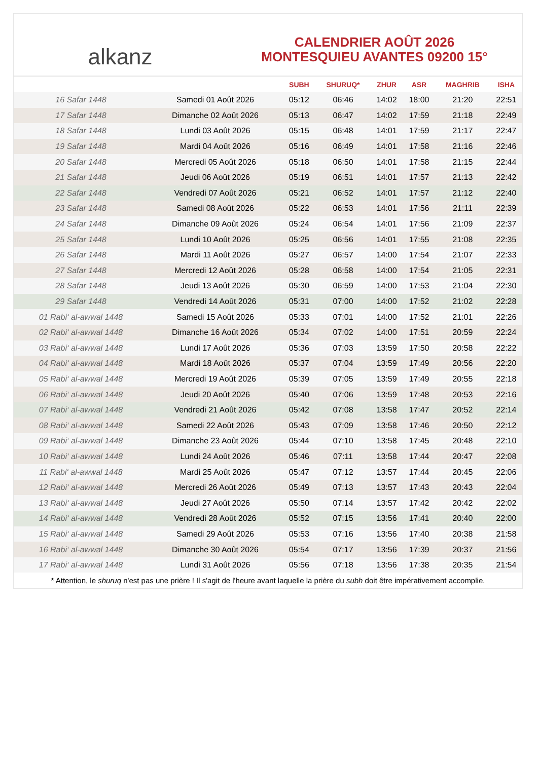alkanz
CALENDRIER AOÛT 2026
MONTESQUIEU AVANTES 09200 15°
| | | SUBH | SHURUQ* | ZHUR | ASR | MAGHRIB | ISHA |
| --- | --- | --- | --- | --- | --- | --- | --- |
| 16 Safar 1448 | Samedi 01 Août 2026 | 05:12 | 06:46 | 14:02 | 18:00 | 21:20 | 22:51 |
| 17 Safar 1448 | Dimanche 02 Août 2026 | 05:13 | 06:47 | 14:02 | 17:59 | 21:18 | 22:49 |
| 18 Safar 1448 | Lundi 03 Août 2026 | 05:15 | 06:48 | 14:01 | 17:59 | 21:17 | 22:47 |
| 19 Safar 1448 | Mardi 04 Août 2026 | 05:16 | 06:49 | 14:01 | 17:58 | 21:16 | 22:46 |
| 20 Safar 1448 | Mercredi 05 Août 2026 | 05:18 | 06:50 | 14:01 | 17:58 | 21:15 | 22:44 |
| 21 Safar 1448 | Jeudi 06 Août 2026 | 05:19 | 06:51 | 14:01 | 17:57 | 21:13 | 22:42 |
| 22 Safar 1448 | Vendredi 07 Août 2026 | 05:21 | 06:52 | 14:01 | 17:57 | 21:12 | 22:40 |
| 23 Safar 1448 | Samedi 08 Août 2026 | 05:22 | 06:53 | 14:01 | 17:56 | 21:11 | 22:39 |
| 24 Safar 1448 | Dimanche 09 Août 2026 | 05:24 | 06:54 | 14:01 | 17:56 | 21:09 | 22:37 |
| 25 Safar 1448 | Lundi 10 Août 2026 | 05:25 | 06:56 | 14:01 | 17:55 | 21:08 | 22:35 |
| 26 Safar 1448 | Mardi 11 Août 2026 | 05:27 | 06:57 | 14:00 | 17:54 | 21:07 | 22:33 |
| 27 Safar 1448 | Mercredi 12 Août 2026 | 05:28 | 06:58 | 14:00 | 17:54 | 21:05 | 22:31 |
| 28 Safar 1448 | Jeudi 13 Août 2026 | 05:30 | 06:59 | 14:00 | 17:53 | 21:04 | 22:30 |
| 29 Safar 1448 | Vendredi 14 Août 2026 | 05:31 | 07:00 | 14:00 | 17:52 | 21:02 | 22:28 |
| 01 Rabi‘ al-awwal 1448 | Samedi 15 Août 2026 | 05:33 | 07:01 | 14:00 | 17:52 | 21:01 | 22:26 |
| 02 Rabi‘ al-awwal 1448 | Dimanche 16 Août 2026 | 05:34 | 07:02 | 14:00 | 17:51 | 20:59 | 22:24 |
| 03 Rabi‘ al-awwal 1448 | Lundi 17 Août 2026 | 05:36 | 07:03 | 13:59 | 17:50 | 20:58 | 22:22 |
| 04 Rabi‘ al-awwal 1448 | Mardi 18 Août 2026 | 05:37 | 07:04 | 13:59 | 17:49 | 20:56 | 22:20 |
| 05 Rabi‘ al-awwal 1448 | Mercredi 19 Août 2026 | 05:39 | 07:05 | 13:59 | 17:49 | 20:55 | 22:18 |
| 06 Rabi‘ al-awwal 1448 | Jeudi 20 Août 2026 | 05:40 | 07:06 | 13:59 | 17:48 | 20:53 | 22:16 |
| 07 Rabi‘ al-awwal 1448 | Vendredi 21 Août 2026 | 05:42 | 07:08 | 13:58 | 17:47 | 20:52 | 22:14 |
| 08 Rabi‘ al-awwal 1448 | Samedi 22 Août 2026 | 05:43 | 07:09 | 13:58 | 17:46 | 20:50 | 22:12 |
| 09 Rabi‘ al-awwal 1448 | Dimanche 23 Août 2026 | 05:44 | 07:10 | 13:58 | 17:45 | 20:48 | 22:10 |
| 10 Rabi‘ al-awwal 1448 | Lundi 24 Août 2026 | 05:46 | 07:11 | 13:58 | 17:44 | 20:47 | 22:08 |
| 11 Rabi‘ al-awwal 1448 | Mardi 25 Août 2026 | 05:47 | 07:12 | 13:57 | 17:44 | 20:45 | 22:06 |
| 12 Rabi‘ al-awwal 1448 | Mercredi 26 Août 2026 | 05:49 | 07:13 | 13:57 | 17:43 | 20:43 | 22:04 |
| 13 Rabi‘ al-awwal 1448 | Jeudi 27 Août 2026 | 05:50 | 07:14 | 13:57 | 17:42 | 20:42 | 22:02 |
| 14 Rabi‘ al-awwal 1448 | Vendredi 28 Août 2026 | 05:52 | 07:15 | 13:56 | 17:41 | 20:40 | 22:00 |
| 15 Rabi‘ al-awwal 1448 | Samedi 29 Août 2026 | 05:53 | 07:16 | 13:56 | 17:40 | 20:38 | 21:58 |
| 16 Rabi‘ al-awwal 1448 | Dimanche 30 Août 2026 | 05:54 | 07:17 | 13:56 | 17:39 | 20:37 | 21:56 |
| 17 Rabi‘ al-awwal 1448 | Lundi 31 Août 2026 | 05:56 | 07:18 | 13:56 | 17:38 | 20:35 | 21:54 |
* Attention, le shuruq n'est pas une prière ! Il s'agit de l'heure avant laquelle la prière du subh doit être impérativement accomplie.